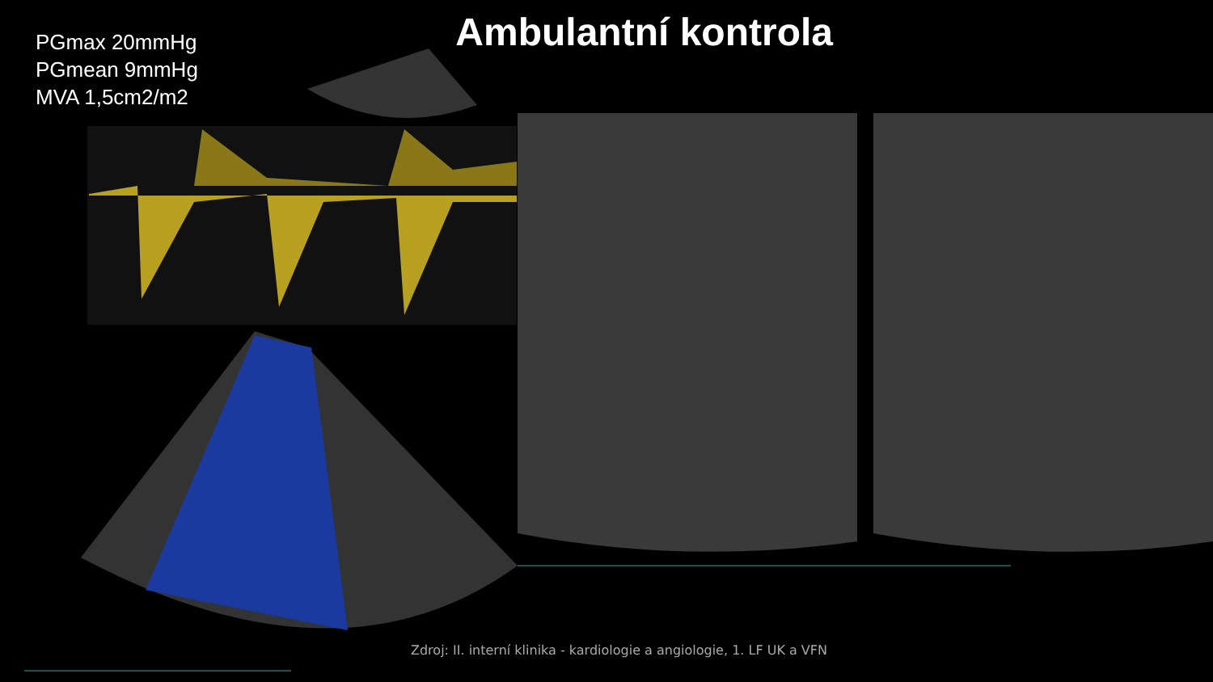PGmax 20mmHg
PGmean 9mmHg
MVA 1,5cm2/m2
Ambulantní kontrola
Zdroj: II. interní klinika - kardiologie a angiologie, 1. LF UK a VFN